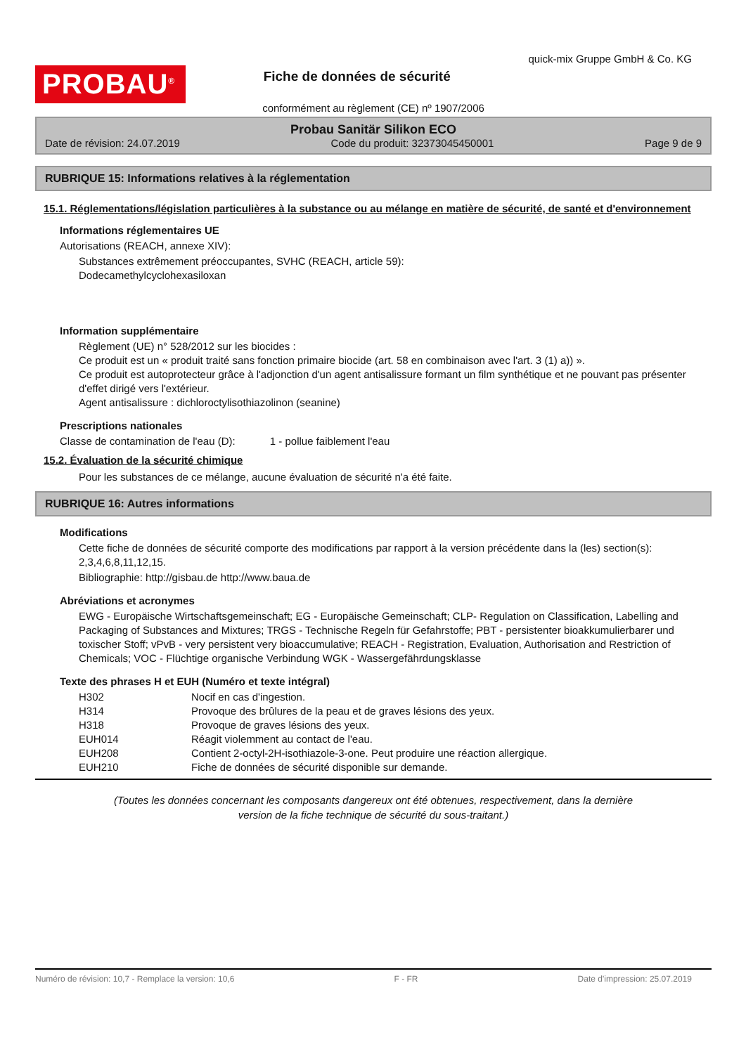PROBAU<sup>®</sup>
Fiche de données de sécurité
quick-mix Gruppe GmbH & Co. KG
conformément au règlement (CE) nº 1907/2006
Probau Sanitär Silikon ECO
Date de révision: 24.07.2019 Code du produit: 32373045450001 Page 9 de 9
RUBRIQUE 15: Informations relatives à la réglementation
15.1. Réglementations/législation particulières à la substance ou au mélange en matière de sécurité, de santé et d'environnement
Informations réglementaires UE
Autorisations (REACH, annexe XIV):
Substances extrêmement préoccupantes, SVHC (REACH, article 59):
Dodecamethylcyclohexasiloxan
Information supplémentaire
Règlement (UE) n° 528/2012 sur les biocides :
Ce produit est un « produit traité sans fonction primaire biocide (art. 58 en combinaison avec l'art. 3 (1) a)) ».
Ce produit est autoprotecteur grâce à l'adjonction d'un agent antisalissure formant un film synthétique et ne pouvant pas présenter d'effet dirigé vers l'extérieur.
Agent antisalissure : dichloroctylisothiazolinon (seanine)
Prescriptions nationales
Classe de contamination de l'eau (D): 1 - pollue faiblement l'eau
15.2. Évaluation de la sécurité chimique
Pour les substances de ce mélange, aucune évaluation de sécurité n'a été faite.
RUBRIQUE 16: Autres informations
Modifications
Cette fiche de données de sécurité comporte des modifications par rapport à la version précédente dans la (les) section(s): 2,3,4,6,8,11,12,15.
Bibliographie: http://gisbau.de http://www.baua.de
Abréviations et acronymes
EWG - Europäische Wirtschaftsgemeinschaft; EG - Europäische Gemeinschaft; CLP- Regulation on Classification, Labelling and Packaging of Substances and Mixtures; TRGS - Technische Regeln für Gefahrstoffe; PBT - persistenter bioakkumulierbarer und toxischer Stoff; vPvB - very persistent very bioaccumulative; REACH - Registration, Evaluation, Authorisation and Restriction of Chemicals; VOC - Flüchtige organische Verbindung WGK - Wassergefährdungsklasse
Texte des phrases H et EUH (Numéro et texte intégral)
| H302 | Nocif en cas d'ingestion. |
| H314 | Provoque des brûlures de la peau et de graves lésions des yeux. |
| H318 | Provoque de graves lésions des yeux. |
| EUH014 | Réagit violemment au contact de l'eau. |
| EUH208 | Contient 2-octyl-2H-isothiazole-3-one. Peut produire une réaction allergique. |
| EUH210 | Fiche de données de sécurité disponible sur demande. |
(Toutes les données concernant les composants dangereux ont été obtenues, respectivement, dans la dernière
version de la fiche technique de sécurité du sous-traitant.)
Numéro de révision: 10,7 - Remplace la version: 10,6 F - FR Date d'impression: 25.07.2019